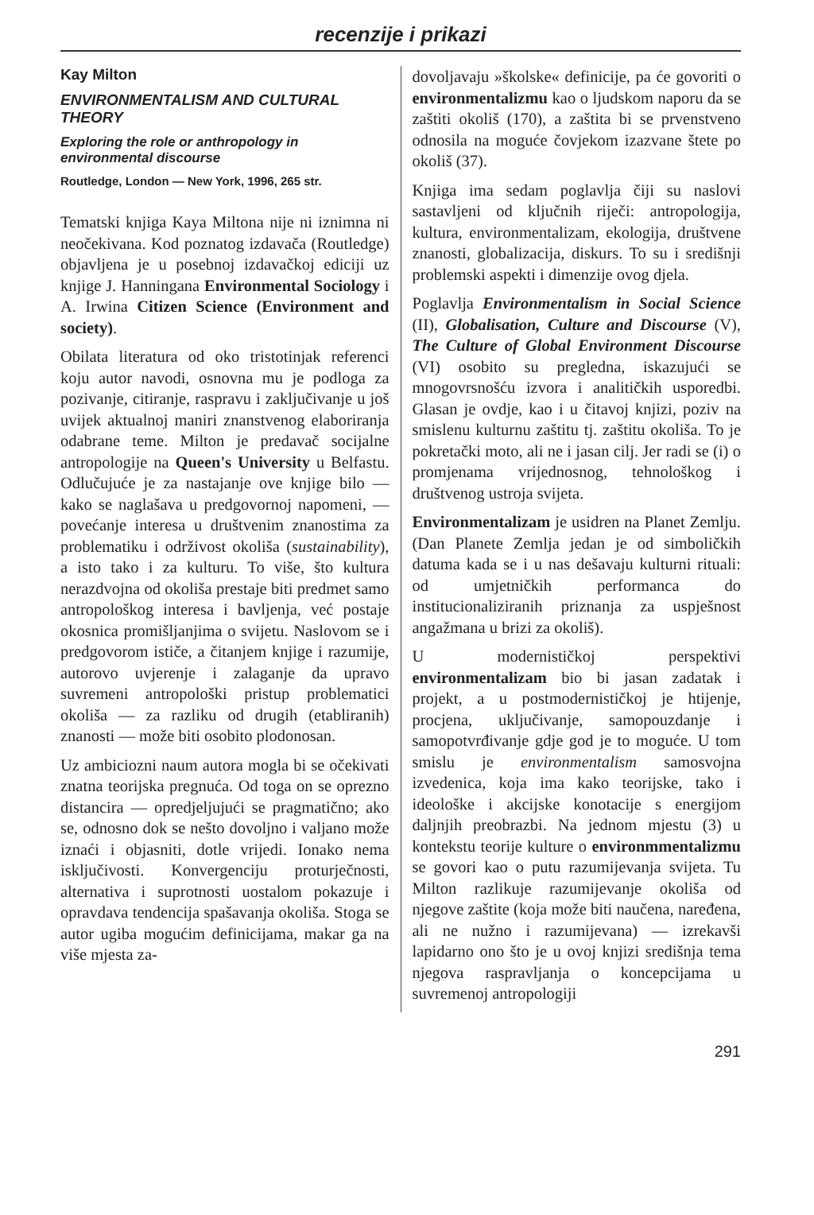recenzije i prikazi
Kay Milton
ENVIRONMENTALISM AND CULTURAL THEORY
Exploring the role or anthropology in environmental discourse
Routledge, London — New York, 1996, 265 str.
Tematski knjiga Kaya Miltona nije ni iznimna ni neočekivana. Kod poznatog izdavača (Routledge) objavljena je u posebnoj izdavačkoj ediciji uz knjige J. Hanningana Environmental Sociology i A. Irwina Citizen Science (Environment and society).
Obilata literatura od oko tristotinjak referenci koju autor navodi, osnovna mu je podloga za pozivanje, citiranje, raspravu i zaključivanje u još uvijek aktualnoj maniri znanstvenog elaboriranja odabrane teme. Milton je predavač socijalne antropologije na Queen's University u Belfastu. Odlučujuće je za nastajanje ove knjige bilo — kako se naglašava u predgovornoj napomeni, — povećanje interesa u društvenim znanostima za problematiku i održivost okoliša (sustainability), a isto tako i za kulturu. To više, što kultura nerazdvojna od okoliša prestaje biti predmet samo antropološkog interesa i bavljenja, već postaje okosnica promišljanjima o svijetu. Naslovom se i predgovorom ističe, a čitanjem knjige i razumije, autorovo uvjerenje i zalaganje da upravo suvremeni antropološki pristup problematici okoliša — za razliku od drugih (etabliranih) znanosti — može biti osobito plodonosan.
Uz ambiciozni naum autora mogla bi se očekivati znatna teorijska pregnuća. Od toga on se oprezno distancira — opredjeljujući se pragmatično; ako se, odnosno dok se nešto dovoljno i valjano može iznaći i objasniti, dotle vrijedi. Ionako nema isključivosti. Konvergenciju proturječnosti, alternativa i suprotnosti uostalom pokazuje i opravdava tendencija spašavanja okoliša. Stoga se autor ugiba mogućim definicijama, makar ga na više mjesta za-
dovoljavaju »školske« definicije, pa će govoriti o environmentalizmu kao o ljudskom naporu da se zaštiti okoliš (170), a zaštita bi se prvenstveno odnosila na moguće čovjekom izazvane štete po okoliš (37).
Knjiga ima sedam poglavlja čiji su naslovi sastavljeni od ključnih riječi: antropologija, kultura, environmentalizam, ekologija, društvene znanosti, globalizacija, diskurs. To su i središnji problemski aspekti i dimenzije ovog djela.
Poglavlja Environmentalism in Social Science (II), Globalisation, Culture and Discourse (V), The Culture of Global Environment Discourse (VI) osobito su pregledna, iskazujući se mnogovrsnošću izvora i analitičkih usporedbi. Glasan je ovdje, kao i u čitavoj knjizi, poziv na smislenu kulturnu zaštitu tj. zaštitu okoliša. To je pokretački moto, ali ne i jasan cilj. Jer radi se (i) o promjenama vrijednosnog, tehnološkog i društvenog ustroja svijeta.
Environmentalizam je usidren na Planet Zemlju. (Dan Planete Zemlja jedan je od simboličkih datuma kada se i u nas dešavaju kulturni rituali: od umjetničkih performanca do institucionaliziranih priznanja za uspješnost angažmana u brizi za okoliš).
U modernističkoj perspektivi environmentalizam bio bi jasan zadatak i projekt, a u postmodernističkoj je htijenje, procjena, uključivanje, samopouzdanje i samopotvrđivanje gdje god je to moguće. U tom smislu je environmentalism samosvojna izvedenica, koja ima kako teorijske, tako i ideološke i akcijske konotacije s energijom daljnjih preobrazbi. Na jednom mjestu (3) u kontekstu teorije kulture o environmmentalizmu se govori kao o putu razumijevanja svijeta. Tu Milton razlikuje razumijevanje okoliša od njegove zaštite (koja može biti naučena, naređena, ali ne nužno i razumijevana) — izrekavši lapidarno ono što je u ovoj knjizi središnja tema njegova raspravljanja o koncepcijama u suvremenoj antropologiji
291